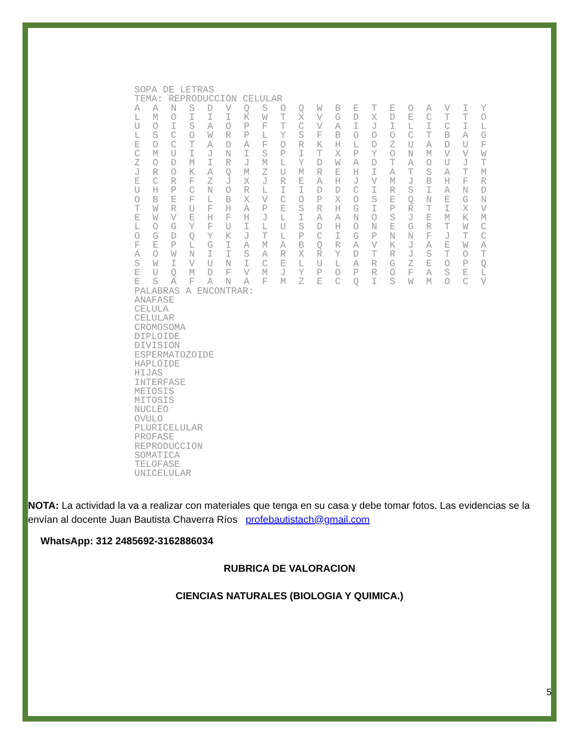SOPA DE LETRAS
TEMA: REPRODUCCIÓN CELULAR
| A | A | N | S | D | V | Q | S | O | Q | W | B | E | T | E | O | A | V | I | Y |
| L | M | O | I | I | I | K | W | T | X | V | G | D | X | D | E | C | T | T | O |
| U | O | I | S | A | O | P | F | T | C | V | A | I | J | I | L | I | C | I | L |
| L | S | C | O | W | R | P | L | Y | S | F | B | O | O | O | C | T | B | A | G |
| E | O | C | T | A | O | A | F | O | R | K | H | L | D | Z | U | A | D | U | F |
| C | M | U | I | J | N | I | S | P | I | T | X | P | Y | O | N | M | V | V | W |
| Z | O | D | M | I | R | J | M | L | Y | D | W | A | D | T | A | O | U | J | T |
| J | R | O | K | A | Q | M | Z | U | M | R | E | H | I | A | T | S | A | T | M |
| E | C | R | F | Z | J | X | J | R | E | A | H | J | V | M | J | B | H | F | R |
| U | H | P | C | N | O | R | L | I | I | D | D | C | I | R | S | I | A | N | D |
| O | B | E | F | L | B | X | V | C | O | P | X | O | S | E | Q | N | E | G | N |
| T | W | R | U | F | H | A | P | E | S | R | H | G | I | P | R | T | I | X | V |
| E | W | V | E | H | F | H | J | L | I | A | A | N | O | S | J | E | M | K | M |
| L | O | G | Y | F | U | I | L | U | S | D | H | O | N | E | G | R | T | W | C |
| O | G | D | Q | Y | K | J | T | L | P | C | I | G | P | N | N | F | J | T | C |
| F | E | P | L | G | I | A | M | A | B | Q | R | A | V | K | J | A | E | W | A |
| A | O | W | N | I | I | S | A | R | X | R | Y | D | T | R | J | S | T | O | T |
| S | W | I | V | U | N | I | C | E | L | U | L | A | R | G | Z | E | O | P | Q |
| E | U | Q | M | D | F | V | M | J | Y | P | O | P | R | O | F | A | S | E | L |
| E | S | A | F | A | N | A | F | M | Z | E | C | Q | I | S | W | M | O | C | V |
PALABRAS A ENCONTRAR:
ANAFASE
CELULA
CELULAR
CROMOSOMA
DIPLOIDE
DIVISION
ESPERMATOZOIDE
HAPLOIDE
HIJAS
INTERFASE
MEIOSIS
MITOSIS
NUCLEO
OVULO
PLURICELULAR
PROFASE
REPRODUCCION
SOMATICA
TELOFASE
UNICELULAR
NOTA: La actividad la va a realizar con materiales que tenga en su casa y debe tomar fotos. Las evidencias se la envían al docente Juan Bautista Chaverra Ríos profebautistach@gmail.com
WhatsApp: 312 2485692-3162886034
RUBRICA DE VALORACION
CIENCIAS NATURALES (BIOLOGIA Y QUIMICA.)
5